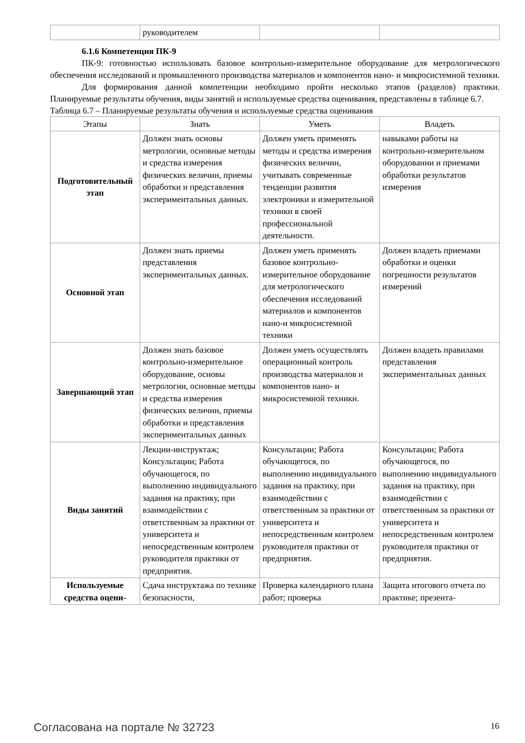| | руководителем | | |
6.1.6 Компетенция ПК-9
ПК-9: готовностью использовать базовое контрольно-измерительное оборудование для метрологического обеспечения исследований и промышленного производства материалов и компонентов нано- и микросистемной техники.
Для формирования данной компетенции необходимо пройти несколько этапов (разделов) практики. Планируемые результаты обучения, виды занятий и используемые средства оценивания, представлены в таблице 6.7.
Таблица 6.7 – Планируемые результаты обучения и используемые средства оценивания
| Этапы | Знать | Уметь | Владеть |
| --- | --- | --- | --- |
| Подготовительный этап | Должен знать основы метрологии, основные методы и средства измерения физических величин, приемы обработки и представления экспериментальных данных. | Должен уметь применять методы и средства измерения физических величин, учитывать современные тенденции развития электроники и измерительной техники в своей профессиональной деятельности. | навыками работы на контрольно-измерительном оборудовании и приемами обработки результатов измерения |
| Основной этап | Должен знать приемы представления экспериментальных данных. | Должен уметь применять базовое контрольно-измерительное оборудование для метрологического обеспечения исследований материалов и компонентов нано-и микросистемной техники | Должен владеть приемами обработки и оценки погрешности результатов измерений |
| Завершающий этап | Должен знать базовое контрольно-измерительное оборудование, основы метрологии, основные методы и средства измерения физических величин, приемы обработки и представления экспериментальных данных | Должен уметь осуществлять операционный контроль производства материалов и компонентов нано- и микросистемной техники. | Должен владеть правилами представления экспериментальных данных |
| Виды занятий | Лекции-инструктаж; Консультации; Работа обучающегося, по выполнению индивидуального задания на практику, при взаимодействии с ответственным за практики от университета и непосредственным контролем руководителя практики от предприятия. | Консультации; Работа обучающегося, по выполнению индивидуального задания на практику, при взаимодействии с ответственным за практики от университета и непосредственным контролем руководителя практики от предприятия. | Консультации; Работа обучающегося, по выполнению индивидуального задания на практику, при взаимодействии с ответственным за практики от университета и непосредственным контролем руководителя практики от предприятия. |
| Используемые средства оцени- | Сдача инструктажа по технике безопасности, | Проверка календарного плана работ; проверка | Защита итогового отчета по практике; презента- |
Согласована на портале № 32723 16